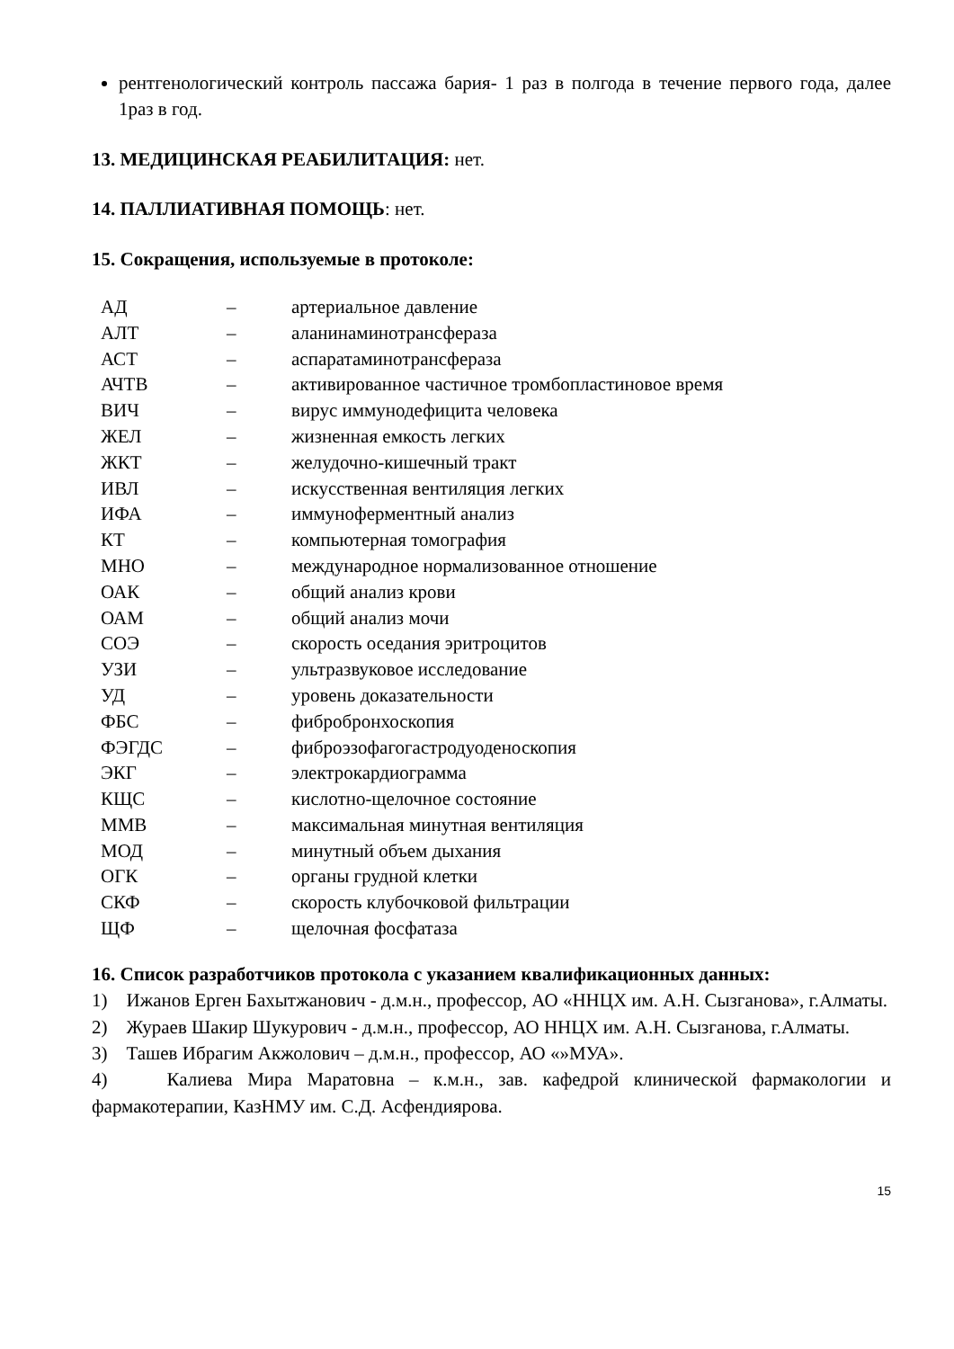рентгенологический контроль пассажа бария- 1 раз в полгода в течение первого года, далее 1раз в год.
13. МЕДИЦИНСКАЯ РЕАБИЛИТАЦИЯ: нет.
14. ПАЛЛИАТИВНАЯ ПОМОЩЬ: нет.
15. Сокращения, используемые в протоколе:
| АД | – | артериальное давление |
| АЛТ | – | аланинаминотрансфераза |
| АСТ | – | аспаратаминотрансфераза |
| АЧТВ | – | активированное частичное тромбопластиновое время |
| ВИЧ | – | вирус иммунодефицита человека |
| ЖЕЛ | – | жизненная емкость легких |
| ЖКТ | – | желудочно-кишечный тракт |
| ИВЛ | – | искусственная вентиляция легких |
| ИФА | – | иммуноферментный анализ |
| КТ | – | компьютерная томография |
| МНО | – | международное нормализованное отношение |
| ОАК | – | общий анализ крови |
| ОАМ | – | общий анализ мочи |
| СОЭ | – | скорость оседания эритроцитов |
| УЗИ | – | ультразвуковое исследование |
| УД | – | уровень доказательности |
| ФБС | – | фибробронхоскопия |
| ФЭГДС | – | фиброэзофагогастродуоденоскопия |
| ЭКГ | – | электрокардиограмма |
| КЩС | – | кислотно-щелочное состояние |
| ММВ | – | максимальная минутная вентиляция |
| МОД | – | минутный объем дыхания |
| ОГК | – | органы грудной клетки |
| СКФ | – | скорость клубочковой фильтрации |
| ЩФ | – | щелочная фосфатаза |
16. Список разработчиков протокола с указанием квалификационных данных:
1) Ижанов Ерген Бахытжанович - д.м.н., профессор, АО «ННЦХ им. А.Н. Сызганова», г.Алматы.
2) Жураев Шакир Шукурович - д.м.н., профессор, АО ННЦХ им. А.Н. Сызганова, г.Алматы.
3) Ташев Ибрагим Акжолович – д.м.н., профессор, АО «»МУА».
4) Калиева Мира Маратовна – к.м.н., зав. кафедрой клинической фармакологии и фармакотерапии, КазНМУ им. С.Д. Асфендиярова.
15